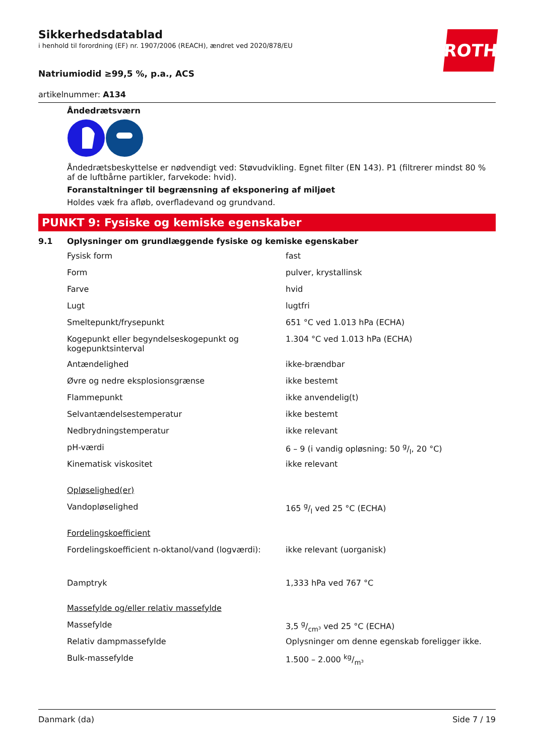ROTH
Sikkerhedsdatablad
i henhold til forordning (EF) nr. 1907/2006 (REACH), ændret ved 2020/878/EU
Natriumiodid ≥99,5 %, p.a., ACS
artikelnummer: A134
Åndedrætsværn
Åndedrætsbeskyttelse er nødvendigt ved: Støvudvikling. Egnet filter (EN 143). P1 (filtrerer mindst 80 % af de luftbårne partikler, farvekode: hvid).
Foranstaltninger til begrænsning af eksponering af miljøet
Holdes væk fra afløb, overfladevand og grundvand.
PUNKT 9: Fysiske og kemiske egenskaber
9.1 Oplysninger om grundlæggende fysiske og kemiske egenskaber
| Fysisk form | fast |
| Form | pulver, krystallinsk |
| Farve | hvid |
| Lugt | lugtfri |
| Smeltepunkt/frysepunkt | 651 °C ved 1.013 hPa (ECHA) |
| Kogepunkt eller begyndelseskogepunkt og kogepunktsinterval | 1.304 °C ved 1.013 hPa (ECHA) |
| Antændelighed | ikke-brændbar |
| Øvre og nedre eksplosionsgrænse | ikke bestemt |
| Flammepunkt | ikke anvendelig(t) |
| Selvantændelsestemperatur | ikke bestemt |
| Nedbrydningstemperatur | ikke relevant |
| pH-værdi | 6 – 9 (i vandig opløsning: 50 g/l, 20 °C) |
| Kinematisk viskositet | ikke relevant |
| Opløselighed(er) | |
| Vandopløselighed | 165 g/l ved 25 °C (ECHA) |
| Fordelingskoefficient | |
| Fordelingskoefficient n-oktanol/vand (logværdi): | ikke relevant (uorganisk) |
| Damptryk | 1,333 hPa ved 767 °C |
| Massefylde og/eller relativ massefylde | |
| Massefylde | 3,5 g/cm³ ved 25 °C (ECHA) |
| Relativ dampmassefylde | Oplysninger om denne egenskab foreligger ikke. |
| Bulk-massefylde | 1.500 – 2.000 kg/m³ |
Danmark (da) Side 7 / 19